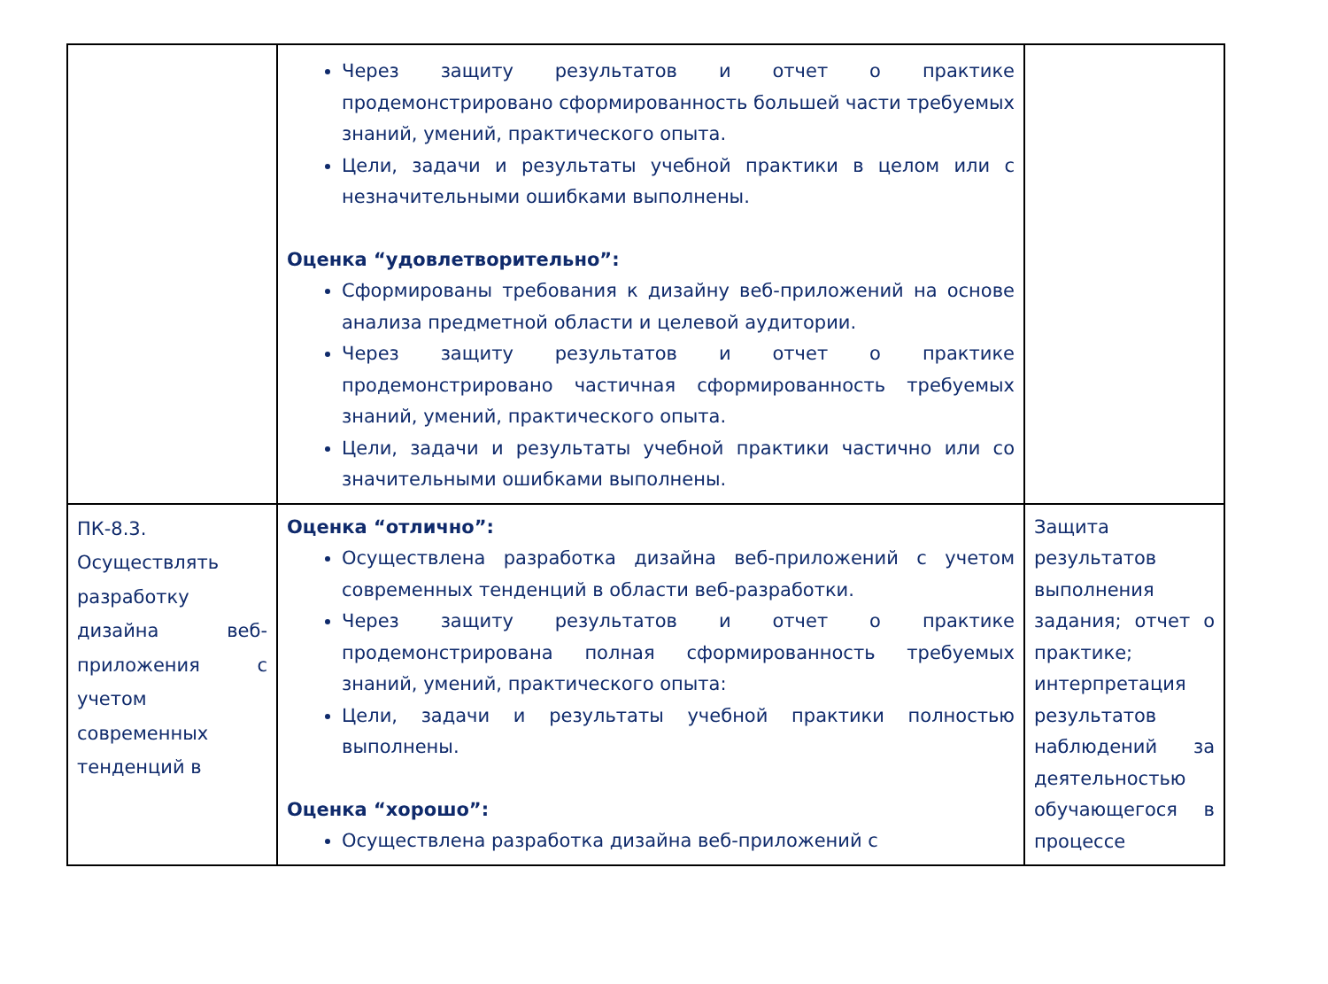| | Через защиту результатов и отчет о практике продемонстрировано сформированность большей части требуемых знаний, умений, практического опыта. Цели, задачи и результаты учебной практики в целом или с незначительными ошибками выполнены. Оценка “удовлетворительно”: Сформированы требования к дизайну веб-приложений на основе анализа предметной области и целевой аудитории. Через защиту результатов и отчет о практике продемонстрировано частичная сформированность требуемых знаний, умений, практического опыта. Цели, задачи и результаты учебной практики частично или со значительными ошибками выполнены. | |
| ПК-8.3. Осуществлять разработку дизайна веб-приложения с учетом современных тенденций в | Оценка “отлично”: Осуществлена разработка дизайна веб-приложений с учетом современных тенденций в области веб-разработки. Через защиту результатов и отчет о практике продемонстрирована полная сформированность требуемых знаний, умений, практического опыта: Цели, задачи и результаты учебной практики полностью выполнены. Оценка “хорошо”: Осуществлена разработка дизайна веб-приложений с | Защита результатов выполнения задания; отчет о практике; интерпретация результатов наблюдений за деятельностью обучающегося в процессе |